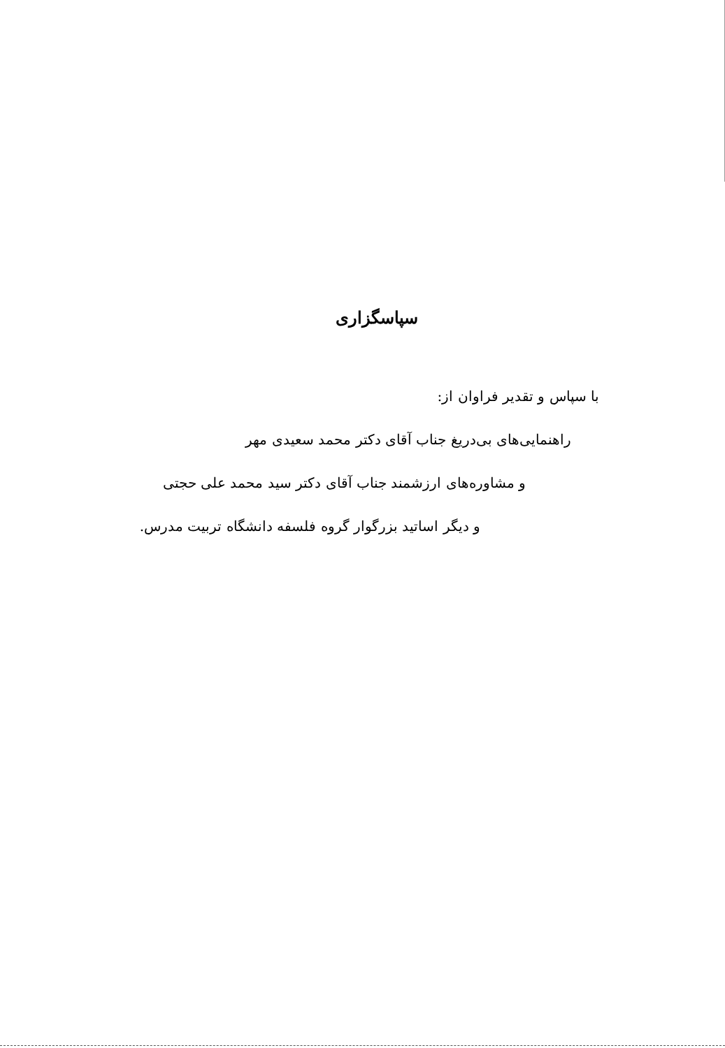سپاسگزاری
با سپاس و تقدیر فراوان از:
راهنمایی‌های بی‌دریغ جناب آقای دکتر محمد سعیدی مهر
و مشاوره‌های ارزشمند جناب آقای دکتر سید محمد علی حجتی
و دیگر اساتید بزرگوار گروه فلسفه دانشگاه تربیت مدرس.